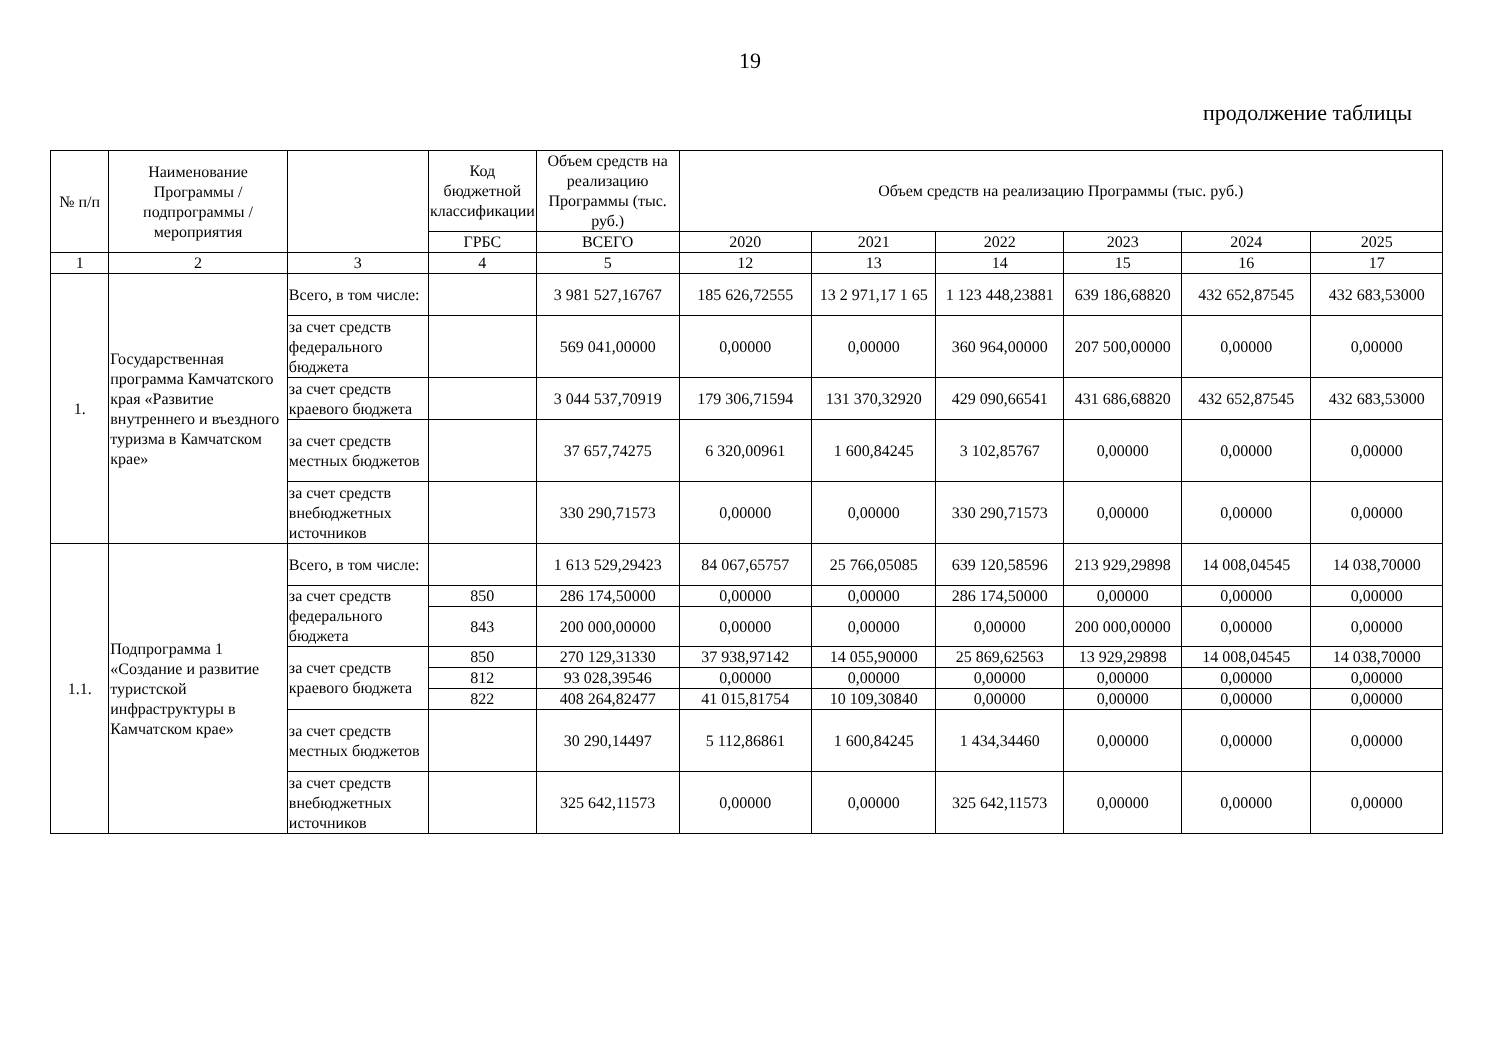19
продолжение таблицы
| № п/п | Наименование Программы / подпрограммы / мероприятия | | Код бюджетной классификации | Объем средств на реализацию Программы (тыс. руб.) | Объем средств на реализацию Программы (тыс. руб.) | | | | | |
| --- | --- | --- | --- | --- | --- | --- | --- | --- | --- | --- |
| | | | ГРБС | ВСЕГО | 2020 | 2021 | 2022 | 2023 | 2024 | 2025 |
| 1 | 2 | 3 | 4 | 5 | 12 | 13 | 14 | 15 | 16 | 17 |
| 1. | Государственная программа Камчатского края «Развитие внутреннего и въездного туризма в Камчатском крае» | Всего, в том числе: | | 3 981 527,16767 | 185 626,72555 | 13 2 971,17 1 65 | 1 123 448,23881 | 639 186,68820 | 432 652,87545 | 432 683,53000 |
| | | за счет средств федерального бюджета | | 569 041,00000 | 0,00000 | 0,00000 | 360 964,00000 | 207 500,00000 | 0,00000 | 0,00000 |
| | | за счет средств краевого бюджета | | 3 044 537,70919 | 179 306,71594 | 131 370,32920 | 429 090,66541 | 431 686,68820 | 432 652,87545 | 432 683,53000 |
| | | за счет средств местных бюджетов | | 37 657,74275 | 6 320,00961 | 1 600,84245 | 3 102,85767 | 0,00000 | 0,00000 | 0,00000 |
| | | за счет средств внебюджетных источников | | 330 290,71573 | 0,00000 | 0,00000 | 330 290,71573 | 0,00000 | 0,00000 | 0,00000 |
| 1.1. | Подпрограмма 1 «Создание и развитие туристской инфраструктуры в Камчатском крае» | Всего, в том числе: | | 1 613 529,29423 | 84 067,65757 | 25 766,05085 | 639 120,58596 | 213 929,29898 | 14 008,04545 | 14 038,70000 |
| | | за счет средств федерального бюджета | 850 | 286 174,50000 | 0,00000 | 0,00000 | 286 174,50000 | 0,00000 | 0,00000 | 0,00000 |
| | | | 843 | 200 000,00000 | 0,00000 | 0,00000 | 0,00000 | 200 000,00000 | 0,00000 | 0,00000 |
| | | за счет средств краевого бюджета | 850 | 270 129,31330 | 37 938,97142 | 14 055,90000 | 25 869,62563 | 13 929,29898 | 14 008,04545 | 14 038,70000 |
| | | | 812 | 93 028,39546 | 0,00000 | 0,00000 | 0,00000 | 0,00000 | 0,00000 | 0,00000 |
| | | | 822 | 408 264,82477 | 41 015,81754 | 10 109,30840 | 0,00000 | 0,00000 | 0,00000 | 0,00000 |
| | | за счет средств местных бюджетов | | 30 290,14497 | 5 112,86861 | 1 600,84245 | 1 434,34460 | 0,00000 | 0,00000 | 0,00000 |
| | | за счет средств внебюджетных источников | | 325 642,11573 | 0,00000 | 0,00000 | 325 642,11573 | 0,00000 | 0,00000 | 0,00000 |